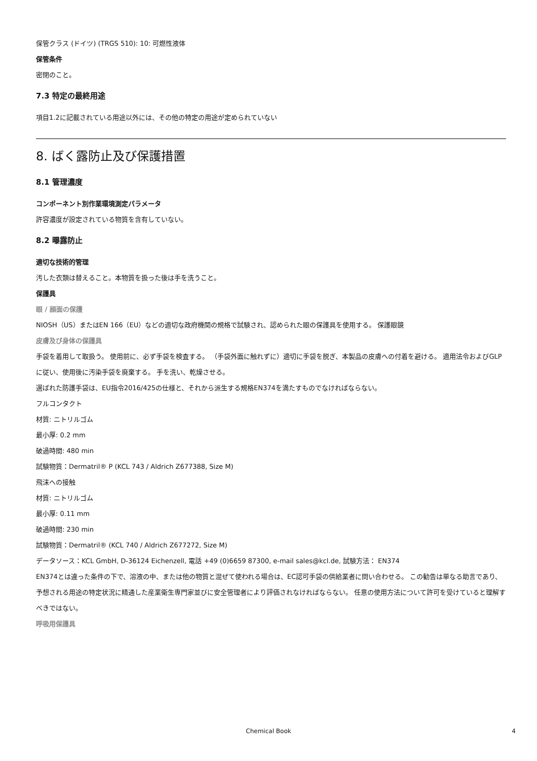保管クラス (ドイツ) (TRGS 510): 10: 可燃性液体
保管条件
密閉のこと。
7.3 特定の最終用途
項目1.2に記載されている用途以外には、その他の特定の用途が定められていない
8. ばく露防止及び保護措置
8.1 管理濃度
コンポーネント別作業環境測定パラメータ
許容濃度が設定されている物質を含有していない。
8.2 曝露防止
適切な技術的管理
汚した衣類は替えること。本物質を扱った後は手を洗うこと。
保護具
眼 / 顔面の保護
NIOSH（US）またはEN 166（EU）などの適切な政府機関の規格で試験され、認められた眼の保護具を使用する。 保護眼鏡
皮膚及び身体の保護具
手袋を着用して取扱う。 使用前に、必ず手袋を検査する。 （手袋外面に触れずに）適切に手袋を脱ぎ、本製品の皮膚への付着を避ける。 適用法令およびGLPに従い、使用後に汚染手袋を廃棄する。 手を洗い、乾燥させる。
選ばれた防護手袋は、EU指令2016/425の仕様と、それから派生する規格EN374を満たすものでなければならない。
フルコンタクト
材質: ニトリルゴム
最小厚: 0.2 mm
破過時間: 480 min
試験物質：Dermatril® P (KCL 743 / Aldrich Z677388, Size M)
飛沫への接触
材質: ニトリルゴム
最小厚: 0.11 mm
破過時間: 230 min
試験物質：Dermatril® (KCL 740 / Aldrich Z677272, Size M)
データソース：KCL GmbH, D-36124 Eichenzell, 電話 +49 (0)6659 87300, e-mail sales@kcl.de, 試験方法： EN374
EN374とは違った条件の下で、溶液の中、または他の物質と混ぜて使われる場合は、EC認可手袋の供給業者に問い合わせる。 この勧告は単なる助言であり、予想される用途の特定状況に精通した産業衛生専門家並びに安全管理者により評価されなければならない。 任意の使用方法について許可を受けていると理解すべきではない。
呼吸用保護具
Chemical Book 4